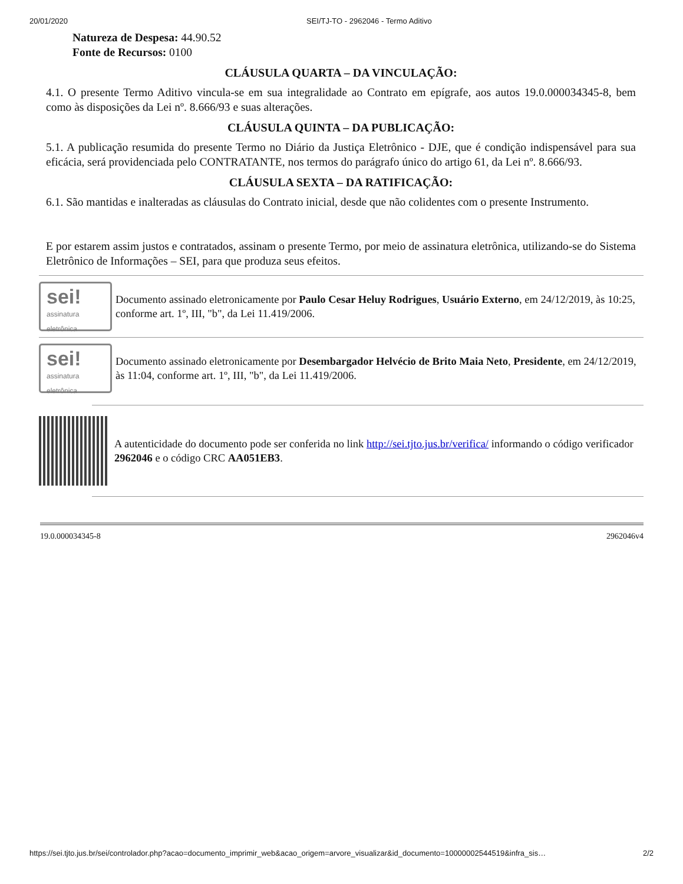20/01/2020 SEI/TJ-TO - 2962046 - Termo Aditivo
Natureza de Despesa: 44.90.52
Fonte de Recursos: 0100
CLÁUSULA QUARTA – DA VINCULAÇÃO:
4.1. O presente Termo Aditivo vincula-se em sua integralidade ao Contrato em epígrafe, aos autos 19.0.000034345-8, bem como às disposições da Lei nº. 8.666/93 e suas alterações.
CLÁUSULA QUINTA – DA PUBLICAÇÃO:
5.1. A publicação resumida do presente Termo no Diário da Justiça Eletrônico - DJE, que é condição indispensável para sua eficácia, será providenciada pelo CONTRATANTE, nos termos do parágrafo único do artigo 61, da Lei nº. 8.666/93.
CLÁUSULA SEXTA – DA RATIFICAÇÃO:
6.1. São mantidas e inalteradas as cláusulas do Contrato inicial, desde que não colidentes com o presente Instrumento.
E por estarem assim justos e contratados, assinam o presente Termo, por meio de assinatura eletrônica, utilizando-se do Sistema Eletrônico de Informações – SEI, para que produza seus efeitos.
sei!
assinatura eletrônica
Documento assinado eletronicamente por Paulo Cesar Heluy Rodrigues, Usuário Externo, em 24/12/2019, às 10:25, conforme art. 1º, III, "b", da Lei 11.419/2006.
sei!
assinatura eletrônica
Documento assinado eletronicamente por Desembargador Helvécio de Brito Maia Neto, Presidente, em 24/12/2019, às 11:04, conforme art. 1º, III, "b", da Lei 11.419/2006.
A autenticidade do documento pode ser conferida no link http://sei.tjto.jus.br/verifica/ informando o código verificador 2962046 e o código CRC AA051EB3.
19.0.000034345-8 2962046v4
https://sei.tjto.jus.br/sei/controlador.php?acao=documento_imprimir_web&acao_origem=arvore_visualizar&id_documento=10000002544519&infra_sis… 2/2